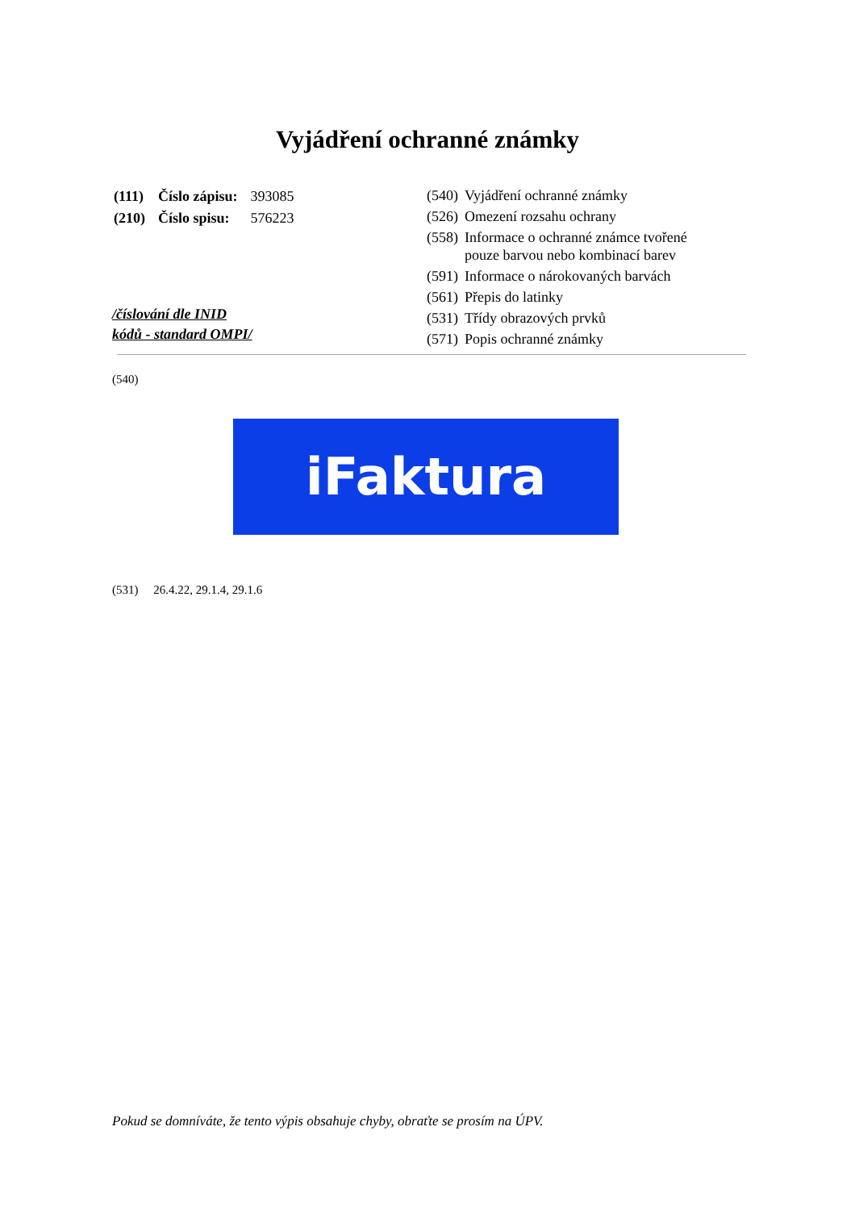Vyjádření ochranné známky
| (111) | Číslo zápisu: | 393085 |
| (210) | Číslo spisu: | 576223 |
/číslování dle INID
kódů - standard OMPI/
| (540) | Vyjádření ochranné známky |
| (526) | Omezení rozsahu ochrany |
| (558) | Informace o ochranné známce tvořené pouze barvou nebo kombinací barev |
| (591) | Informace o nárokovaných barvách |
| (561) | Přepis do latinky |
| (531) | Třídy obrazových prvků |
| (571) | Popis ochranné známky |
(540)
iFaktura
(531) 26.4.22, 29.1.4, 29.1.6
Pokud se domníváte, že tento výpis obsahuje chyby, obraťte se prosím na ÚPV.